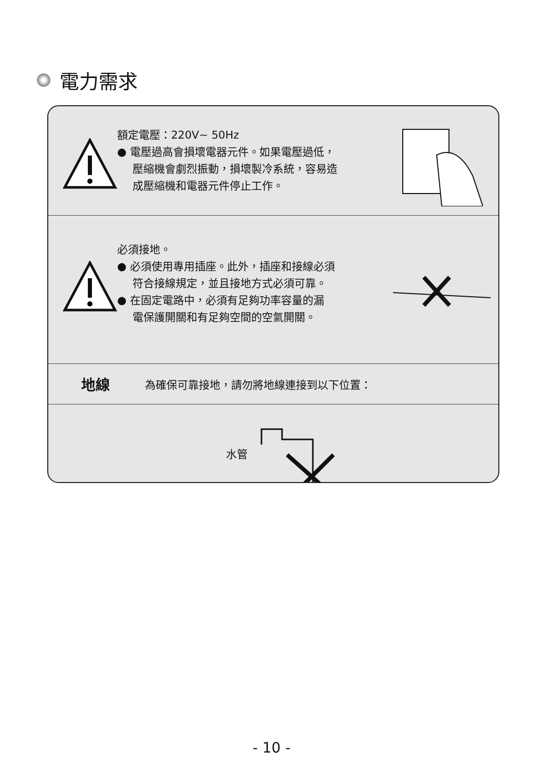電力需求
額定電壓：220V~ 50Hz
● 電壓過高會損壞電器元件。如果電壓過低，
壓縮機會劇烈振動，損壞製冷系統，容易造
成壓縮機和電器元件停止工作。
必須接地。
● 必須使用專用插座。此外，插座和接線必須
符合接線規定，並且接地方式必須可靠。
● 在固定電路中，必須有足夠功率容量的漏
電保護開關和有足夠空間的空氣開關。
地線 為確保可靠接地，請勿將地線連接到以下位置：
水管
- 10 -